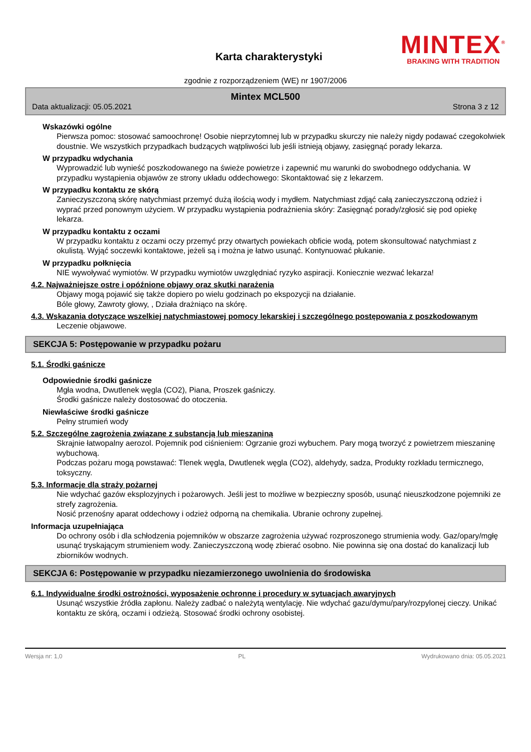Karta charakterystyki
MINTEX<sup>®</sup>
BRAKING WITH TRADITION
zgodnie z rozporządzeniem (WE) nr 1907/2006
Mintex MCL500
Data aktualizacji: 05.05.2021 Strona 3 z 12
Wskazówki ogólne
Pierwsza pomoc: stosować samoochronę! Osobie nieprzytomnej lub w przypadku skurczy nie należy nigdy podawać czegokolwiek doustnie. We wszystkich przypadkach budzących wątpliwości lub jeśli istnieją objawy, zasięgnąć porady lekarza.
W przypadku wdychania
Wyprowadzić lub wynieść poszkodowanego na świeże powietrze i zapewnić mu warunki do swobodnego oddychania. W przypadku wystąpienia objawów ze strony układu oddechowego: Skontaktować się z lekarzem.
W przypadku kontaktu ze skórą
Zanieczyszczoną skórę natychmiast przemyć dużą ilością wody i mydłem. Natychmiast zdjąć całą zanieczyszczoną odzież i wyprać przed ponownym użyciem. W przypadku wystąpienia podrażnienia skóry: Zasięgnąć porady/zgłosić się pod opiekę lekarza.
W przypadku kontaktu z oczami
W przypadku kontaktu z oczami oczy przemyć przy otwartych powiekach obficie wodą, potem skonsultować natychmiast z okulistą. Wyjąć soczewki kontaktowe, jeżeli są i można je łatwo usunąć. Kontynuować płukanie.
W przypadku połknięcia
NIE wywoływać wymiotów. W przypadku wymiotów uwzględniać ryzyko aspiracji. Koniecznie wezwać lekarza!
4.2. Najważniejsze ostre i opóźnione objawy oraz skutki narażenia
Objawy mogą pojawić się także dopiero po wielu godzinach po ekspozycji na działanie.
Bóle głowy, Zawroty głowy, , Działa drażniąco na skórę.
4.3. Wskazania dotyczące wszelkiej natychmiastowej pomocy lekarskiej i szczególnego postępowania z poszkodowanym
Leczenie objawowe.
SEKCJA 5: Postępowanie w przypadku pożaru
5.1. Środki gaśnicze
Odpowiednie środki gaśnicze
Mgła wodna, Dwutlenek węgla (CO2), Piana, Proszek gaśniczy.
Środki gaśnicze należy dostosować do otoczenia.
Niewłaściwe środki gaśnicze
Pełny strumień wody
5.2. Szczególne zagrożenia związane z substancją lub mieszaniną
Skrajnie łatwopalny aerozol. Pojemnik pod ciśnieniem: Ogrzanie grozi wybuchem. Pary mogą tworzyć z powietrzem mieszaninę wybuchową.
Podczas pożaru mogą powstawać: Tlenek węgla, Dwutlenek węgla (CO2), aldehydy, sadza, Produkty rozkładu termicznego, toksyczny.
5.3. Informacje dla straży pożarnej
Nie wdychać gazów eksplozyjnych i pożarowych. Jeśli jest to możliwe w bezpieczny sposób, usunąć nieuszkodzone pojemniki ze strefy zagrożenia.
Nosić przenośny aparat oddechowy i odzież odporną na chemikalia. Ubranie ochrony zupełnej.
Informacja uzupełniająca
Do ochrony osób i dla schłodzenia pojemników w obszarze zagrożenia używać rozproszonego strumienia wody. Gaz/opary/mgłę usunąć tryskającym strumieniem wody. Zanieczyszczoną wodę zbierać osobno. Nie powinna się ona dostać do kanalizacji lub zbiorników wodnych.
SEKCJA 6: Postępowanie w przypadku niezamierzonego uwolnienia do środowiska
6.1. Indywidualne środki ostrożności, wyposażenie ochronne i procedury w sytuacjach awaryjnych
Usunąć wszystkie źródła zapłonu. Należy zadbać o należytą wentylację. Nie wdychać gazu/dymu/pary/rozpylonej cieczy. Unikać kontaktu ze skórą, oczami i odzieżą. Stosować środki ochrony osobistej.
Wersja nr: 1,0 PL Wydrukowano dnia: 05.05.2021